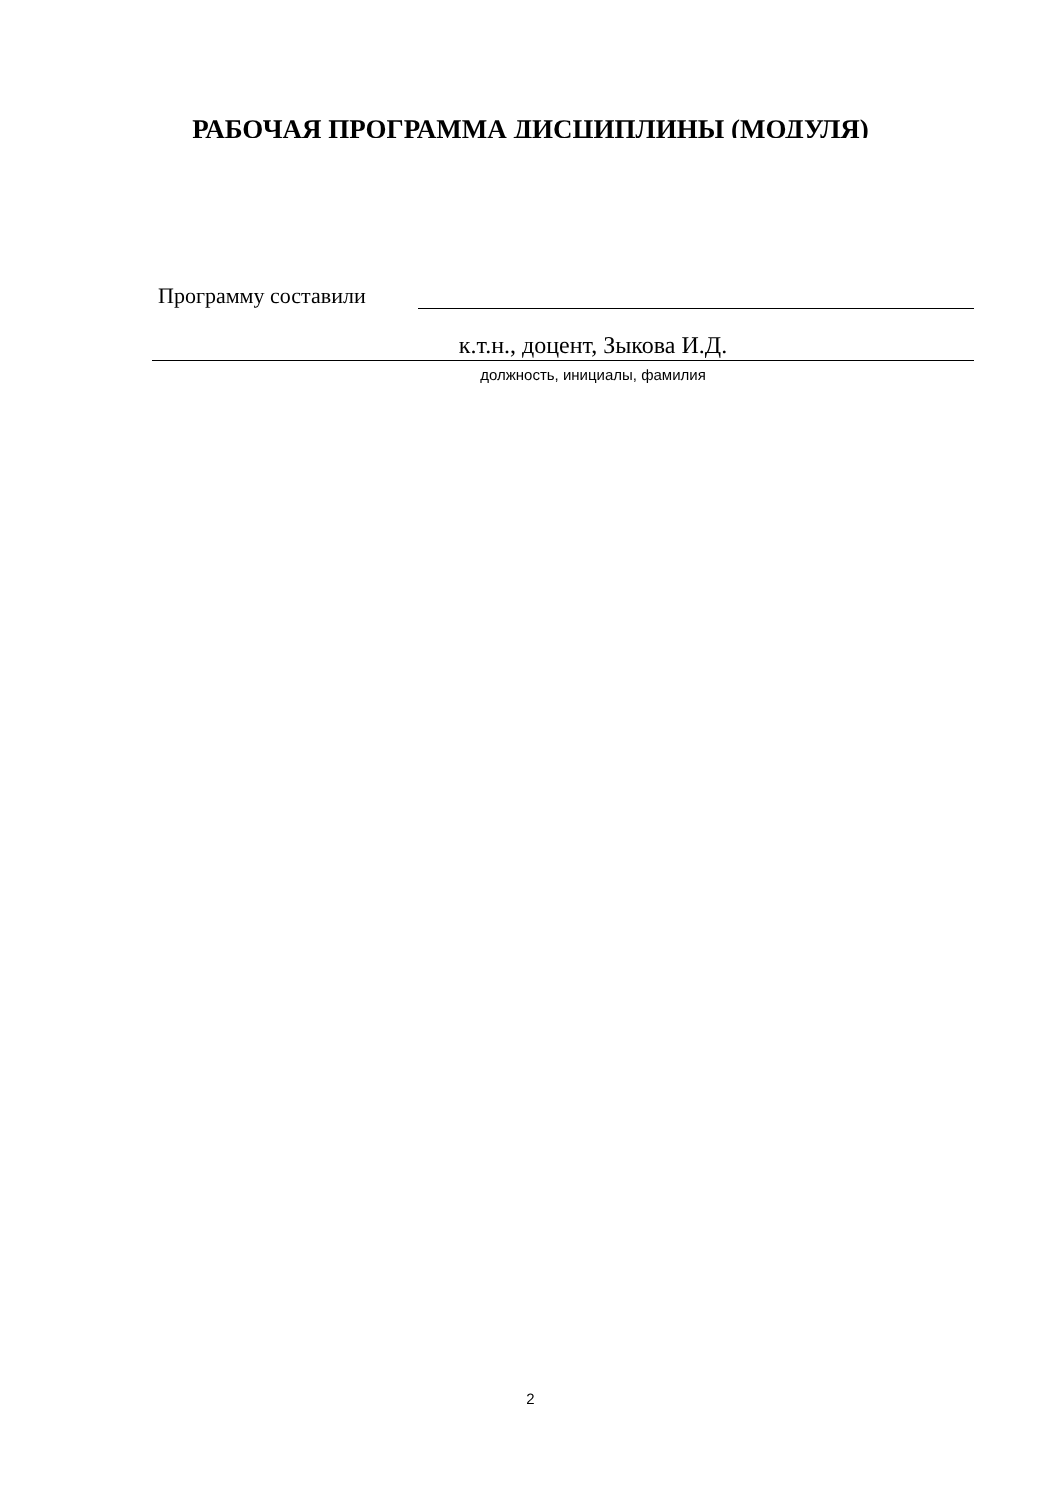РАБОЧАЯ ПРОГРАММА ДИСЦИПЛИНЫ (МОДУЛЯ)
Программу составили
к.т.н., доцент, Зыкова И.Д.
должность, инициалы, фамилия
2